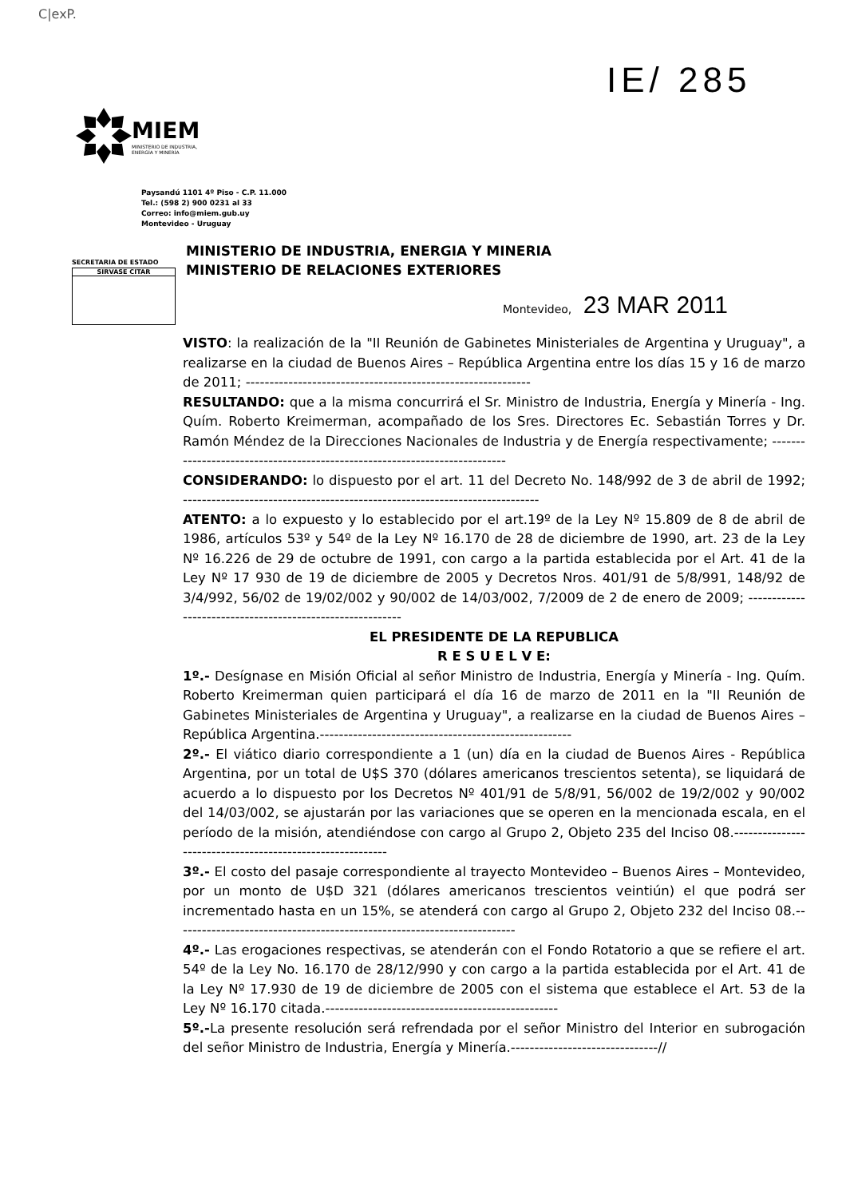C|exP.
IE/ 285
MIEM
MINISTERIO DE INDUSTRIA,
ENERGÍA Y MINERÍA
Paysandú 1101 4º Piso - C.P. 11.000
Tel.: (598 2) 900 0231 al 33
Correo: info@miem.gub.uy
Montevideo - Uruguay
SECRETARIA DE ESTADO
SIRVASE CITAR
MINISTERIO DE INDUSTRIA, ENERGIA Y MINERIA
MINISTERIO DE RELACIONES EXTERIORES
Montevideo, 23 MAR 2011
VISTO: la realización de la "II Reunión de Gabinetes Ministeriales de Argentina y Uruguay", a realizarse en la ciudad de Buenos Aires – República Argentina entre los días 15 y 16 de marzo de 2011; ------------------------------------------------------------
RESULTANDO: que a la misma concurrirá el Sr. Ministro de Industria, Energía y Minería - Ing. Quím. Roberto Kreimerman, acompañado de los Sres. Directores Ec. Sebastián Torres y Dr. Ramón Méndez de la Direcciones Nacionales de Industria y de Energía respectivamente; ---------------------------------------------------------------------------
CONSIDERANDO: lo dispuesto por el art. 11 del Decreto No. 148/992 de 3 de abril de 1992; ---------------------------------------------------------------------------
ATENTO: a lo expuesto y lo establecido por el art.19º de la Ley Nº 15.809 de 8 de abril de 1986, artículos 53º y 54º de la Ley Nº 16.170 de 28 de diciembre de 1990, art. 23 de la Ley Nº 16.226 de 29 de octubre de 1991, con cargo a la partida establecida por el Art. 41 de la Ley Nº 17 930 de 19 de diciembre de 2005 y Decretos Nros. 401/91 de 5/8/991, 148/92 de 3/4/992, 56/02 de 19/02/002 y 90/002 de 14/03/002, 7/2009 de 2 de enero de 2009; ----------------------------------------------------------
EL PRESIDENTE DE LA REPUBLICA
R E S U E L V E:
1º.- Desígnase en Misión Oficial al señor Ministro de Industria, Energía y Minería - Ing. Quím. Roberto Kreimerman quien participará el día 16 de marzo de 2011 en la "II Reunión de Gabinetes Ministeriales de Argentina y Uruguay", a realizarse en la ciudad de Buenos Aires – República Argentina.-----------------------------------------------------
2º.- El viático diario correspondiente a 1 (un) día en la ciudad de Buenos Aires - República Argentina, por un total de U$S 370 (dólares americanos trescientos setenta), se liquidará de acuerdo a lo dispuesto por los Decretos Nº 401/91 de 5/8/91, 56/002 de 19/2/002 y 90/002 del 14/03/002, se ajustarán por las variaciones que se operen en la mencionada escala, en el período de la misión, atendiéndose con cargo al Grupo 2, Objeto 235 del Inciso 08.----------------------------------------------------------
3º.- El costo del pasaje correspondiente al trayecto Montevideo – Buenos Aires – Montevideo, por un monto de U$D 321 (dólares americanos trescientos veintiún) el que podrá ser incrementado hasta en un 15%, se atenderá con cargo al Grupo 2, Objeto 232 del Inciso 08.------------------------------------------------------------------------
4º.- Las erogaciones respectivas, se atenderán con el Fondo Rotatorio a que se refiere el art. 54º de la Ley No. 16.170 de 28/12/990 y con cargo a la partida establecida por el Art. 41 de la Ley Nº 17.930 de 19 de diciembre de 2005 con el sistema que establece el Art. 53 de la Ley Nº 16.170 citada.-------------------------------------------------
5º.-La presente resolución será refrendada por el señor Ministro del Interior en subrogación del señor Ministro de Industria, Energía y Minería.-------------------------------//